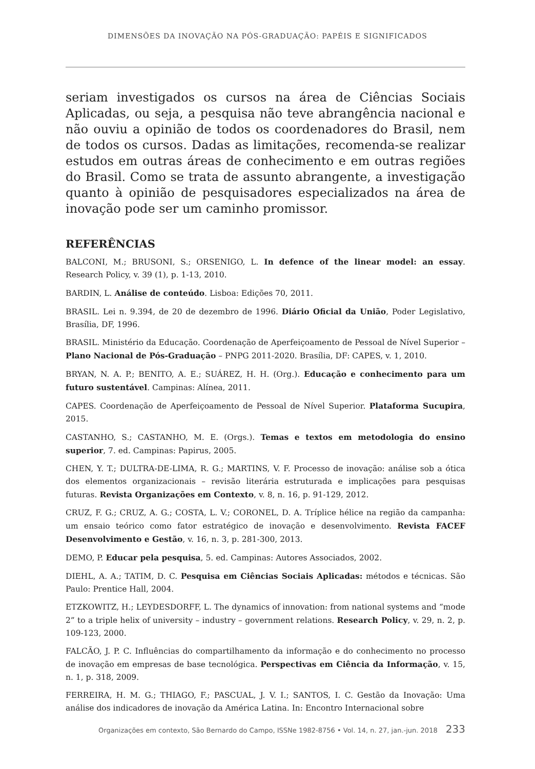DIMENSÕES DA INOVAÇÃO NA PÓS-GRADUAÇÃO: PAPÉIS E SIGNIFICADOS
seriam investigados os cursos na área de Ciências Sociais Aplicadas, ou seja, a pesquisa não teve abrangência nacional e não ouviu a opinião de todos os coordenadores do Brasil, nem de todos os cursos. Dadas as limitações, recomenda-se realizar estudos em outras áreas de conhecimento e em outras regiões do Brasil. Como se trata de assunto abrangente, a investigação quanto à opinião de pesquisadores especializados na área de inovação pode ser um caminho promissor.
REFERÊNCIAS
BALCONI, M.; BRUSONI, S.; ORSENIGO, L. In defence of the linear model: an essay. Research Policy, v. 39 (1), p. 1-13, 2010.
BARDIN, L. Análise de conteúdo. Lisboa: Edições 70, 2011.
BRASIL. Lei n. 9.394, de 20 de dezembro de 1996. Diário Oficial da União, Poder Legislativo, Brasília, DF, 1996.
BRASIL. Ministério da Educação. Coordenação de Aperfeiçoamento de Pessoal de Nível Superior – Plano Nacional de Pós-Graduação – PNPG 2011-2020. Brasília, DF: CAPES, v. 1, 2010.
BRYAN, N. A. P.; BENITO, A. E.; SUÁREZ, H. H. (Org.). Educação e conhecimento para um futuro sustentável. Campinas: Alínea, 2011.
CAPES. Coordenação de Aperfeiçoamento de Pessoal de Nível Superior. Plataforma Sucupira, 2015.
CASTANHO, S.; CASTANHO, M. E. (Orgs.). Temas e textos em metodologia do ensino superior, 7. ed. Campinas: Papirus, 2005.
CHEN, Y. T.; DULTRA-DE-LIMA, R. G.; MARTINS, V. F. Processo de inovação: análise sob a ótica dos elementos organizacionais – revisão literária estruturada e implicações para pesquisas futuras. Revista Organizações em Contexto, v. 8, n. 16, p. 91-129, 2012.
CRUZ, F. G.; CRUZ, A. G.; COSTA, L. V.; CORONEL, D. A. Tríplice hélice na região da campanha: um ensaio teórico como fator estratégico de inovação e desenvolvimento. Revista FACEF Desenvolvimento e Gestão, v. 16, n. 3, p. 281-300, 2013.
DEMO, P. Educar pela pesquisa, 5. ed. Campinas: Autores Associados, 2002.
DIEHL, A. A.; TATIM, D. C. Pesquisa em Ciências Sociais Aplicadas: métodos e técnicas. São Paulo: Prentice Hall, 2004.
ETZKOWITZ, H.; LEYDESDORFF, L. The dynamics of innovation: from national systems and “mode 2” to a triple helix of university – industry – government relations. Research Policy, v. 29, n. 2, p. 109-123, 2000.
FALCÃO, J. P. C. Influências do compartilhamento da informação e do conhecimento no processo de inovação em empresas de base tecnológica. Perspectivas em Ciência da Informação, v. 15, n. 1, p. 318, 2009.
FERREIRA, H. M. G.; THIAGO, F.; PASCUAL, J. V. I.; SANTOS, I. C. Gestão da Inovação: Uma análise dos indicadores de inovação da América Latina. In: Encontro Internacional sobre
Organizações em contexto, São Bernardo do Campo, ISSNe 1982-8756 • Vol. 14, n. 27, jan.-jun. 2018 233